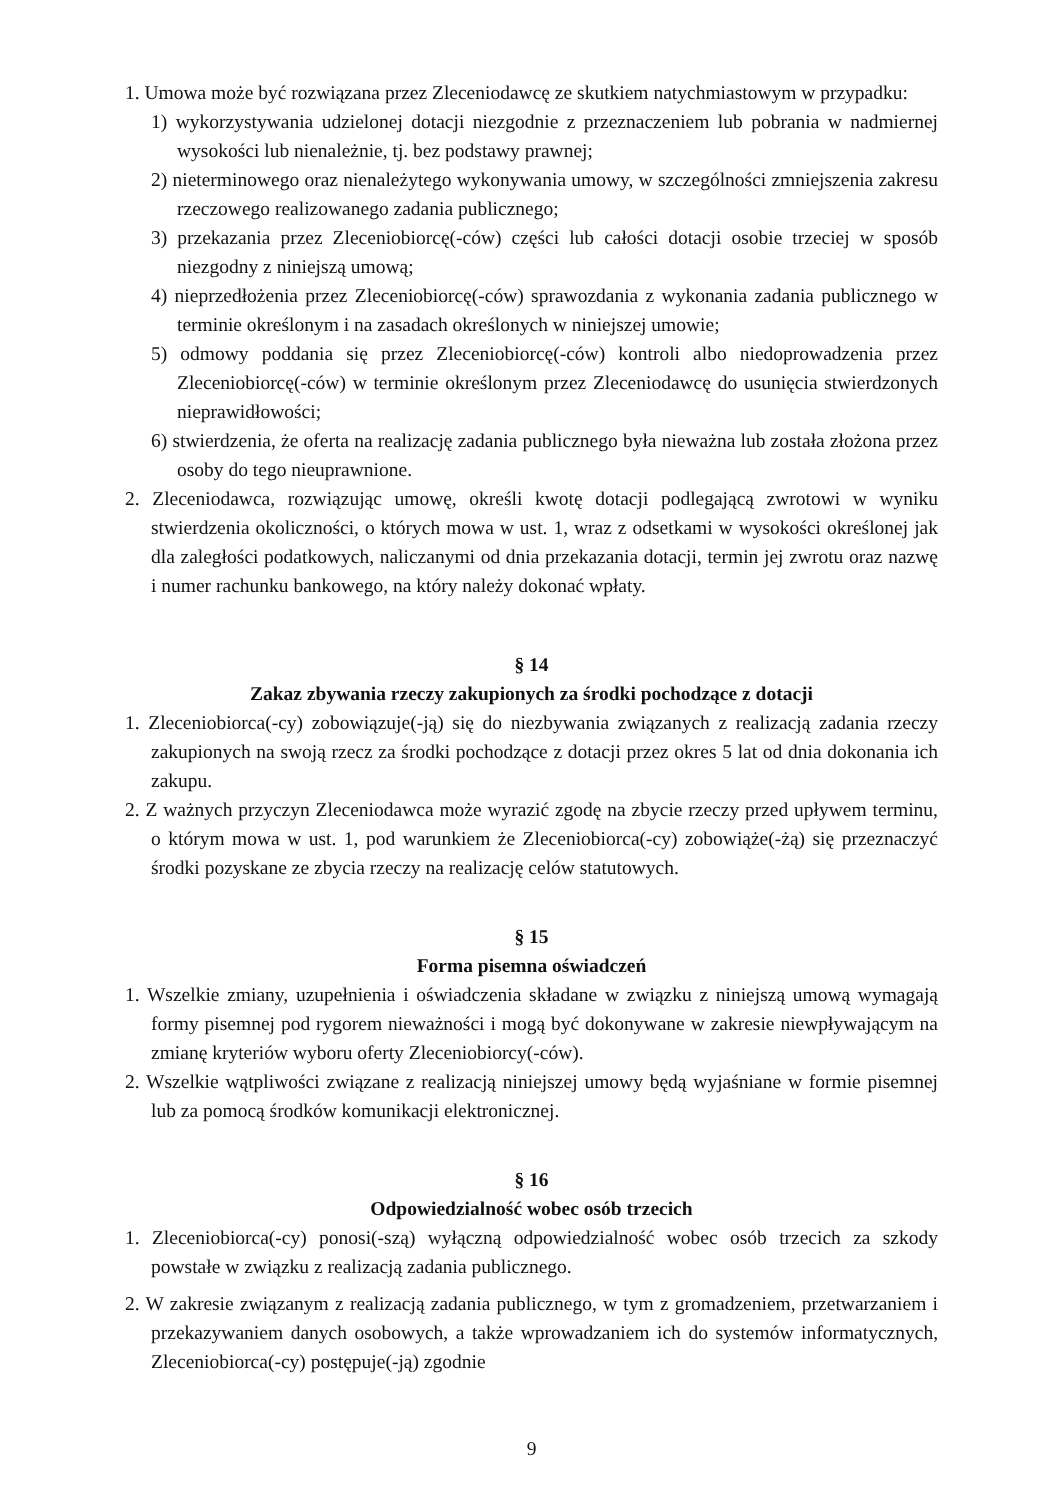1. Umowa może być rozwiązana przez Zleceniodawcę ze skutkiem natychmiastowym w przypadku:
1) wykorzystywania udzielonej dotacji niezgodnie z przeznaczeniem lub pobrania w nadmiernej wysokości lub nienależnie, tj. bez podstawy prawnej;
2) nieterminowego oraz nienależytego wykonywania umowy, w szczególności zmniejszenia zakresu rzeczowego realizowanego zadania publicznego;
3) przekazania przez Zleceniobiorcę(-ców) części lub całości dotacji osobie trzeciej w sposób niezgodny z niniejszą umową;
4) nieprzedłożenia przez Zleceniobiorcę(-ców) sprawozdania z wykonania zadania publicznego w terminie określonym i na zasadach określonych w niniejszej umowie;
5) odmowy poddania się przez Zleceniobiorcę(-ców) kontroli albo niedoprowadzenia przez Zleceniobiorcę(-ców) w terminie określonym przez Zleceniodawcę do usunięcia stwierdzonych nieprawidłowości;
6) stwierdzenia, że oferta na realizację zadania publicznego była nieważna lub została złożona przez osoby do tego nieuprawnione.
2. Zleceniodawca, rozwiązując umowę, określi kwotę dotacji podlegającą zwrotowi w wyniku stwierdzenia okoliczności, o których mowa w ust. 1, wraz z odsetkami w wysokości określonej jak dla zaległości podatkowych, naliczanymi od dnia przekazania dotacji, termin jej zwrotu oraz nazwę i numer rachunku bankowego, na który należy dokonać wpłaty.
§ 14
Zakaz zbywania rzeczy zakupionych za środki pochodzące z dotacji
1. Zleceniobiorca(-cy) zobowiązuje(-ją) się do niezbywania związanych z realizacją zadania rzeczy zakupionych na swoją rzecz za środki pochodzące z dotacji przez okres 5 lat od dnia dokonania ich zakupu.
2. Z ważnych przyczyn Zleceniodawca może wyrazić zgodę na zbycie rzeczy przed upływem terminu, o którym mowa w ust. 1, pod warunkiem że Zleceniobiorca(-cy) zobowiąże(-żą) się przeznaczyć środki pozyskane ze zbycia rzeczy na realizację celów statutowych.
§ 15
Forma pisemna oświadczeń
1. Wszelkie zmiany, uzupełnienia i oświadczenia składane w związku z niniejszą umową wymagają formy pisemnej pod rygorem nieważności i mogą być dokonywane w zakresie niewpływającym na zmianę kryteriów wyboru oferty Zleceniobiorcy(-ców).
2. Wszelkie wątpliwości związane z realizacją niniejszej umowy będą wyjaśniane w formie pisemnej lub za pomocą środków komunikacji elektronicznej.
§ 16
Odpowiedzialność wobec osób trzecich
1. Zleceniobiorca(-cy) ponosi(-szą) wyłączną odpowiedzialność wobec osób trzecich za szkody powstałe w związku z realizacją zadania publicznego.
2. W zakresie związanym z realizacją zadania publicznego, w tym z gromadzeniem, przetwarzaniem i przekazywaniem danych osobowych, a także wprowadzaniem ich do systemów informatycznych, Zleceniobiorca(-cy) postępuje(-ją) zgodnie
9